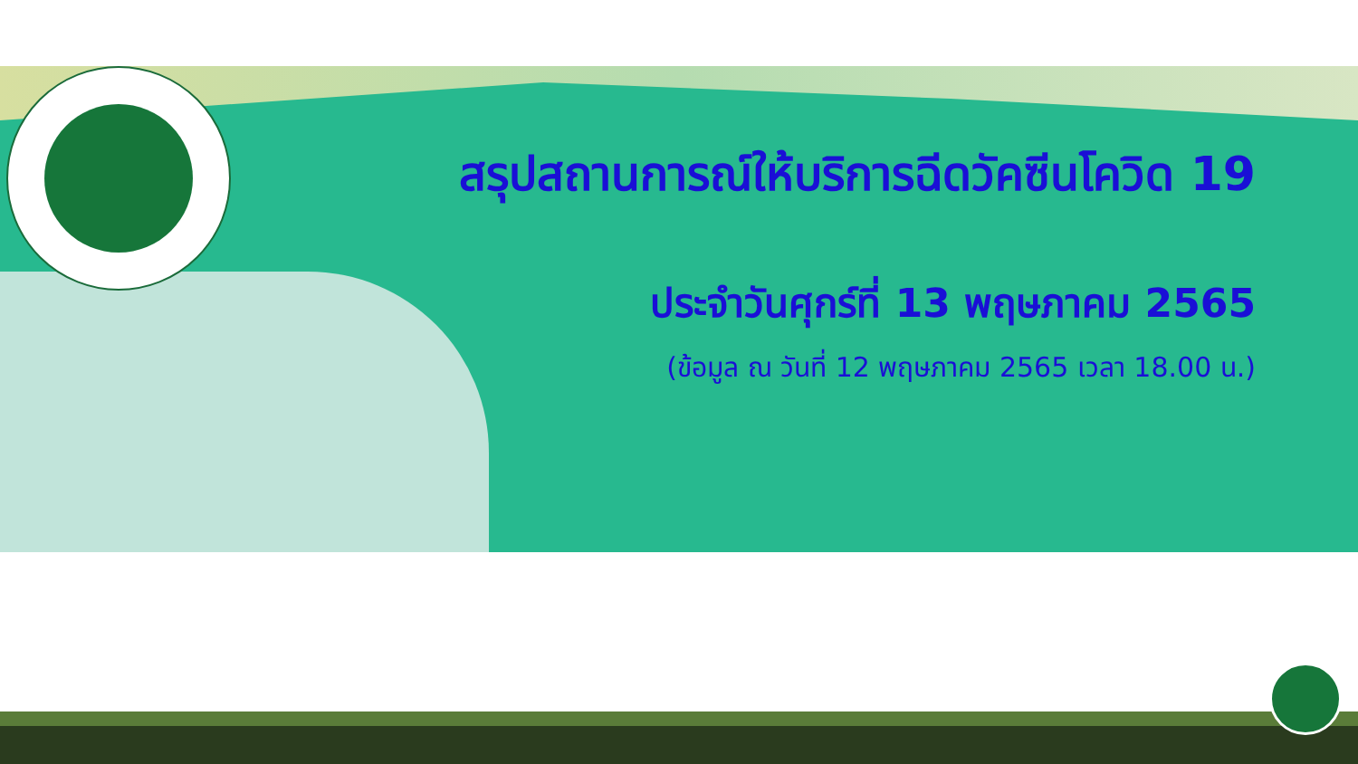สรุปสถานการณ์ให้บริการฉีดวัคซีนโควิด 19
ประจำวันศุกร์ที่ 13 พฤษภาคม 2565
(ข้อมูล ณ วันที่ 12 พฤษภาคม 2565 เวลา 18.00 น.)